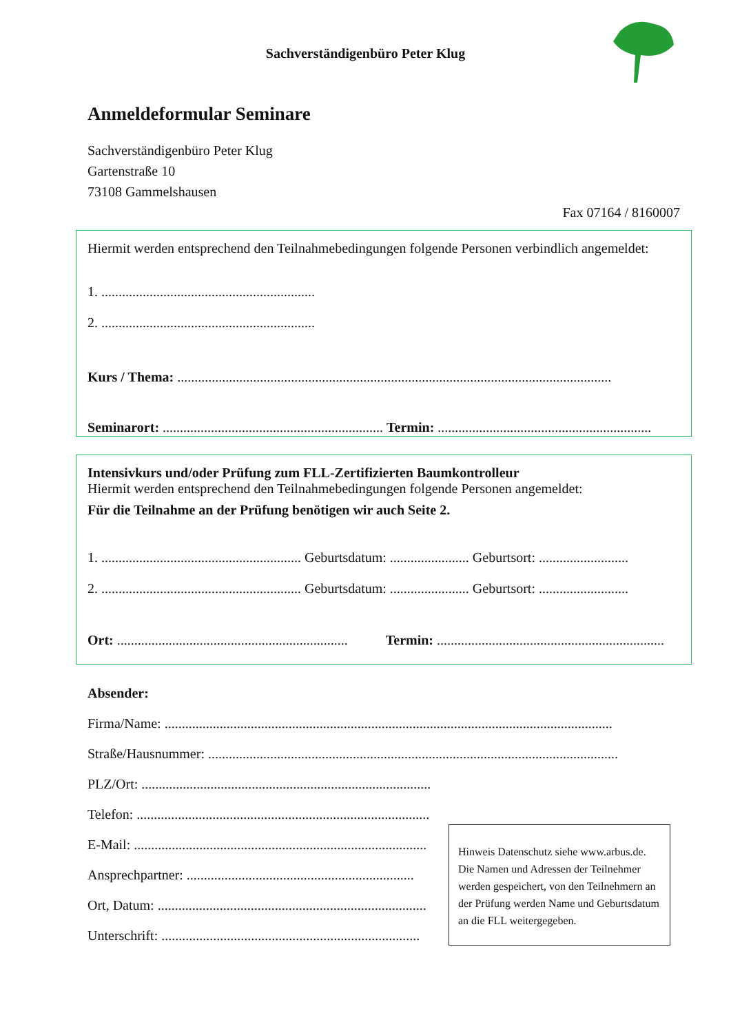Sachverständigenbüro Peter Klug
Anmeldeformular Seminare
Sachverständigenbüro Peter Klug
Gartenstraße 10
73108 Gammelshausen
Fax 07164 / 8160007
Hiermit werden entsprechend den Teilnahmebedingungen folgende Personen verbindlich angemeldet:
1. ..............................................................
2. ..............................................................
Kurs / Thema: ..............................................................................................................................
Seminarort: ................................................................ Termin: ..............................................................
Intensivkurs und/oder Prüfung zum FLL-Zertifizierten Baumkontrolleur
Hiermit werden entsprechend den Teilnahmebedingungen folgende Personen angemeldet:
Für die Teilnahme an der Prüfung benötigen wir auch Seite 2.
1. .......................................................... Geburtsdatum: ....................... Geburtsort: ..........................
2. .......................................................... Geburtsdatum: ....................... Geburtsort: ..........................
Ort: ................................................................... Termin: ..................................................................
Absender:
Firma/Name: ..................................................................................................................................
Straße/Hausnummer: .......................................................................................................................
PLZ/Ort: ....................................................................................
Telefon: .....................................................................................
E-Mail: .....................................................................................
Ansprechpartner: ..................................................................
Ort, Datum: ..............................................................................
Unterschrift: ...........................................................................
Hinweis Datenschutz siehe www.arbus.de. Die Namen und Adressen der Teilnehmer werden gespeichert, von den Teilnehmern an der Prüfung werden Name und Geburtsdatum an die FLL weitergegeben.